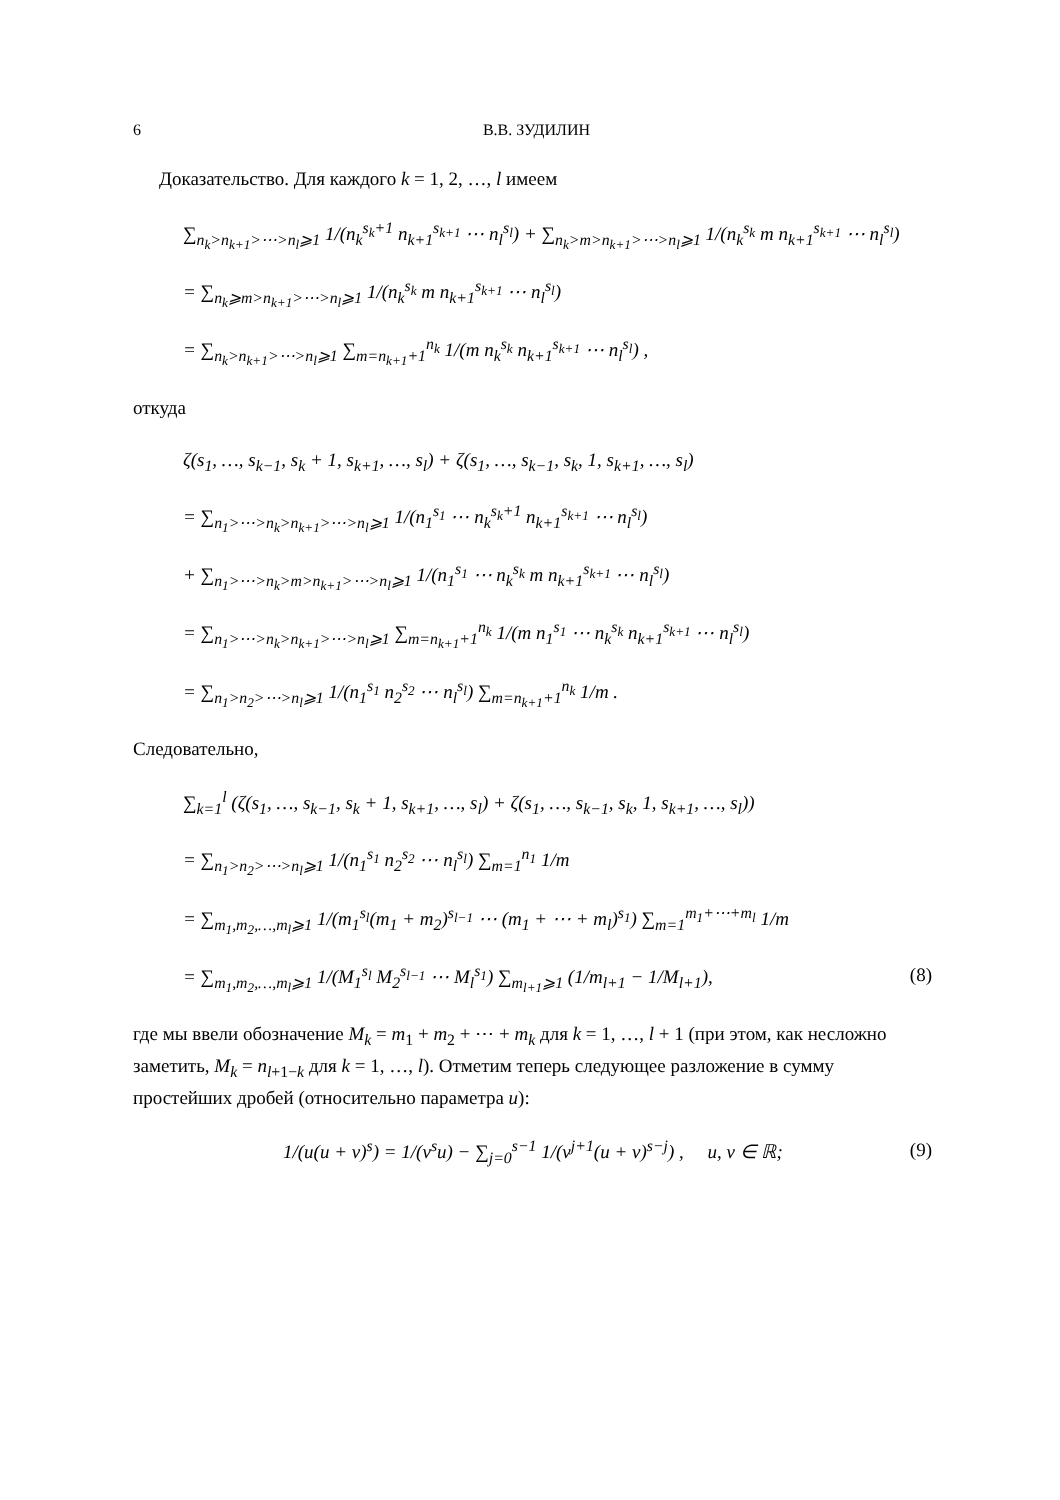6 В.В. ЗУДИЛИН
Доказательство. Для каждого k = 1, 2, …, l имеем
∑<sub>n<sub>k</sub>>n<sub>k+1</sub>>⋯>n<sub>l</sub>⩾1</sub> 1/(n<sub>k</sub><sup>s<sub>k</sub>+1</sup> n<sub>k+1</sub><sup>s<sub>k+1</sub></sup> ⋯ n<sub>l</sub><sup>s<sub>l</sub></sup>) + ∑<sub>n<sub>k</sub>>m>n<sub>k+1</sub>>⋯>n<sub>l</sub>⩾1</sub> 1/(n<sub>k</sub><sup>s<sub>k</sub></sup> m n<sub>k+1</sub><sup>s<sub>k+1</sub></sup> ⋯ n<sub>l</sub><sup>s<sub>l</sub></sup>)
= ∑<sub>n<sub>k</sub>⩾m>n<sub>k+1</sub>>⋯>n<sub>l</sub>⩾1</sub> 1/(n<sub>k</sub><sup>s<sub>k</sub></sup> m n<sub>k+1</sub><sup>s<sub>k+1</sub></sup> ⋯ n<sub>l</sub><sup>s<sub>l</sub></sup>)
= ∑<sub>n<sub>k</sub>>n<sub>k+1</sub>>⋯>n<sub>l</sub>⩾1</sub> ∑<sub>m=n<sub>k+1</sub>+1</sub><sup>n<sub>k</sub></sup> 1/(m n<sub>k</sub><sup>s<sub>k</sub></sup> n<sub>k+1</sub><sup>s<sub>k+1</sub></sup> ⋯ n<sub>l</sub><sup>s<sub>l</sub></sup>) ,
откуда
ζ(s<sub>1</sub>, …, s<sub>k−1</sub>, s<sub>k</sub> + 1, s<sub>k+1</sub>, …, s<sub>l</sub>) + ζ(s<sub>1</sub>, …, s<sub>k−1</sub>, s<sub>k</sub>, 1, s<sub>k+1</sub>, …, s<sub>l</sub>)
= ∑<sub>n<sub>1</sub>>⋯>n<sub>k</sub>>n<sub>k+1</sub>>⋯>n<sub>l</sub>⩾1</sub> 1/(n<sub>1</sub><sup>s<sub>1</sub></sup> ⋯ n<sub>k</sub><sup>s<sub>k</sub>+1</sup> n<sub>k+1</sub><sup>s<sub>k+1</sub></sup> ⋯ n<sub>l</sub><sup>s<sub>l</sub></sup>)
+ ∑<sub>n<sub>1</sub>>⋯>n<sub>k</sub>>m>n<sub>k+1</sub>>⋯>n<sub>l</sub>⩾1</sub> 1/(n<sub>1</sub><sup>s<sub>1</sub></sup> ⋯ n<sub>k</sub><sup>s<sub>k</sub></sup> m n<sub>k+1</sub><sup>s<sub>k+1</sub></sup> ⋯ n<sub>l</sub><sup>s<sub>l</sub></sup>)
= ∑<sub>n<sub>1</sub>>⋯>n<sub>k</sub>>n<sub>k+1</sub>>⋯>n<sub>l</sub>⩾1</sub> ∑<sub>m=n<sub>k+1</sub>+1</sub><sup>n<sub>k</sub></sup> 1/(m n<sub>1</sub><sup>s<sub>1</sub></sup> ⋯ n<sub>k</sub><sup>s<sub>k</sub></sup> n<sub>k+1</sub><sup>s<sub>k+1</sub></sup> ⋯ n<sub>l</sub><sup>s<sub>l</sub></sup>)
= ∑<sub>n<sub>1</sub>>n<sub>2</sub>>⋯>n<sub>l</sub>⩾1</sub> 1/(n<sub>1</sub><sup>s<sub>1</sub></sup> n<sub>2</sub><sup>s<sub>2</sub></sup> ⋯ n<sub>l</sub><sup>s<sub>l</sub></sup>) ∑<sub>m=n<sub>k+1</sub>+1</sub><sup>n<sub>k</sub></sup> 1/m .
Следовательно,
∑<sub>k=1</sub><sup>l</sup> (ζ(s<sub>1</sub>, …, s<sub>k−1</sub>, s<sub>k</sub> + 1, s<sub>k+1</sub>, …, s<sub>l</sub>) + ζ(s<sub>1</sub>, …, s<sub>k−1</sub>, s<sub>k</sub>, 1, s<sub>k+1</sub>, …, s<sub>l</sub>))
= ∑<sub>n<sub>1</sub>>n<sub>2</sub>>⋯>n<sub>l</sub>⩾1</sub> 1/(n<sub>1</sub><sup>s<sub>1</sub></sup> n<sub>2</sub><sup>s<sub>2</sub></sup> ⋯ n<sub>l</sub><sup>s<sub>l</sub></sup>) ∑<sub>m=1</sub><sup>n<sub>1</sub></sup> 1/m
= ∑<sub>m<sub>1</sub>,m<sub>2</sub>,…,m<sub>l</sub>⩾1</sub> 1/(m<sub>1</sub><sup>s<sub>l</sub></sup>(m<sub>1</sub> + m<sub>2</sub>)<sup>s<sub>l−1</sub></sup> ⋯ (m<sub>1</sub> + ⋯ + m<sub>l</sub>)<sup>s<sub>1</sub></sup>) ∑<sub>m=1</sub><sup>m<sub>1</sub>+⋯+m<sub>l</sub></sup> 1/m
= ∑<sub>m<sub>1</sub>,m<sub>2</sub>,…,m<sub>l</sub>⩾1</sub> 1/(M<sub>1</sub><sup>s<sub>l</sub></sup> M<sub>2</sub><sup>s<sub>l−1</sub></sup> ⋯ M<sub>l</sub><sup>s<sub>1</sub></sup>) ∑<sub>m<sub>l+1</sub>⩾1</sub> (1/m<sub>l+1</sub> − 1/M<sub>l+1</sub>), (8)
где мы ввели обозначение M<sub>k</sub> = m<sub>1</sub> + m<sub>2</sub> + ⋯ + m<sub>k</sub> для k = 1, …, l + 1 (при этом, как несложно заметить, M<sub>k</sub> = n<sub>l+1−k</sub> для k = 1, …, l). Отметим теперь следующее разложение в сумму простейших дробей (относительно параметра u):
1/(u(u + v)<sup>s</sup>) = 1/(v<sup>s</sup>u) − ∑<sub>j=0</sub><sup>s−1</sup> 1/(v<sup>j+1</sup>(u + v)<sup>s−j</sup>) , u, v ∈ ℝ; (9)